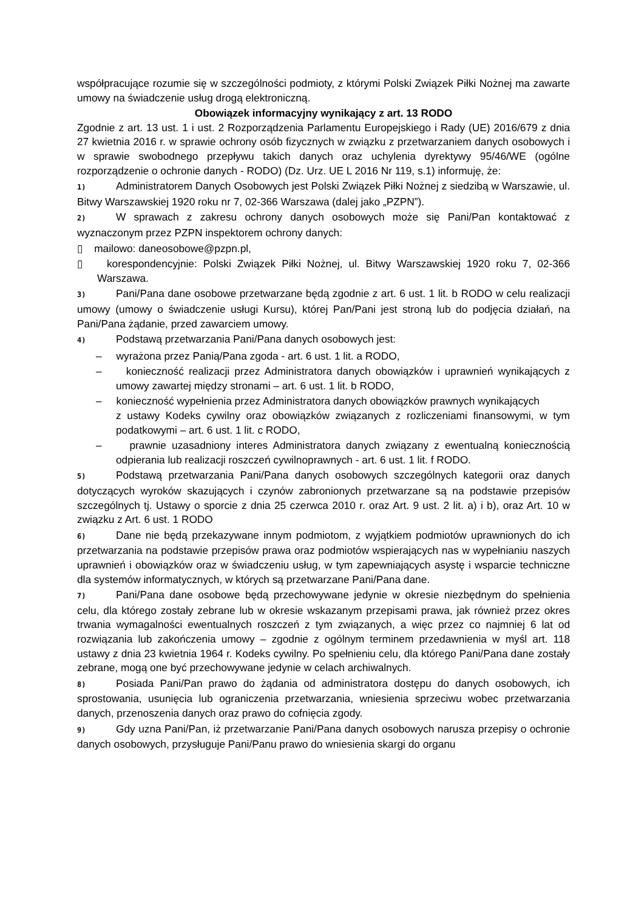współpracujące rozumie się w szczególności podmioty, z którymi Polski Związek Piłki Nożnej ma zawarte umowy na świadczenie usług drogą elektroniczną.
Obowiązek informacyjny wynikający z art. 13 RODO
Zgodnie z art. 13 ust. 1 i ust. 2 Rozporządzenia Parlamentu Europejskiego i Rady (UE) 2016/679 z dnia 27 kwietnia 2016 r. w sprawie ochrony osób fizycznych w związku z przetwarzaniem danych osobowych i w sprawie swobodnego przepływu takich danych oraz uchylenia dyrektywy 95/46/WE (ogólne rozporządzenie o ochronie danych - RODO) (Dz. Urz. UE L 2016 Nr 119, s.1) informuję, że:
1) Administratorem Danych Osobowych jest Polski Związek Piłki Nożnej z siedzibą w Warszawie, ul. Bitwy Warszawskiej 1920 roku nr 7, 02-366 Warszawa (dalej jako „PZPN”).
2) W sprawach z zakresu ochrony danych osobowych może się Pani/Pan kontaktować z wyznaczonym przez PZPN inspektorem ochrony danych:
▯ mailowo: daneosobowe@pzpn.pl,
▯ korespondencyjnie: Polski Związek Piłki Nożnej, ul. Bitwy Warszawskiej 1920 roku 7, 02-366 Warszawa.
3) Pani/Pana dane osobowe przetwarzane będą zgodnie z art. 6 ust. 1 lit. b RODO w celu realizacji umowy (umowy o świadczenie usługi Kursu), której Pan/Pani jest stroną lub do podjęcia działań, na Pani/Pana żądanie, przed zawarciem umowy.
4) Podstawą przetwarzania Pani/Pana danych osobowych jest:
– wyrażona przez Panią/Pana zgoda - art. 6 ust. 1 lit. a RODO,
– konieczność realizacji przez Administratora danych obowiązków i uprawnień wynikających z umowy zawartej między stronami – art. 6 ust. 1 lit. b RODO,
– konieczność wypełnienia przez Administratora danych obowiązków prawnych wynikających
z ustawy Kodeks cywilny oraz obowiązków związanych z rozliczeniami finansowymi, w tym podatkowymi – art. 6 ust. 1 lit. c RODO,
– prawnie uzasadniony interes Administratora danych związany z ewentualną koniecznością odpierania lub realizacji roszczeń cywilnoprawnych - art. 6 ust. 1 lit. f RODO.
5) Podstawą przetwarzania Pani/Pana danych osobowych szczególnych kategorii oraz danych dotyczących wyroków skazujących i czynów zabronionych przetwarzane są na podstawie przepisów szczególnych tj. Ustawy o sporcie z dnia 25 czerwca 2010 r. oraz Art. 9 ust. 2 lit. a) i b), oraz Art. 10 w związku z Art. 6 ust. 1 RODO
6) Dane nie będą przekazywane innym podmiotom, z wyjątkiem podmiotów uprawnionych do ich przetwarzania na podstawie przepisów prawa oraz podmiotów wspierających nas w wypełnianiu naszych uprawnień i obowiązków oraz w świadczeniu usług, w tym zapewniających asystę i wsparcie techniczne dla systemów informatycznych, w których są przetwarzane Pani/Pana dane.
7) Pani/Pana dane osobowe będą przechowywane jedynie w okresie niezbędnym do spełnienia celu, dla którego zostały zebrane lub w okresie wskazanym przepisami prawa, jak również przez okres trwania wymagalności ewentualnych roszczeń z tym związanych, a więc przez co najmniej 6 lat od rozwiązania lub zakończenia umowy – zgodnie z ogólnym terminem przedawnienia w myśl art. 118 ustawy z dnia 23 kwietnia 1964 r. Kodeks cywilny. Po spełnieniu celu, dla którego Pani/Pana dane zostały zebrane, mogą one być przechowywane jedynie w celach archiwalnych.
8) Posiada Pani/Pan prawo do żądania od administratora dostępu do danych osobowych, ich sprostowania, usunięcia lub ograniczenia przetwarzania, wniesienia sprzeciwu wobec przetwarzania danych, przenoszenia danych oraz prawo do cofnięcia zgody.
9) Gdy uzna Pani/Pan, iż przetwarzanie Pani/Pana danych osobowych narusza przepisy o ochronie danych osobowych, przysługuje Pani/Panu prawo do wniesienia skargi do organu